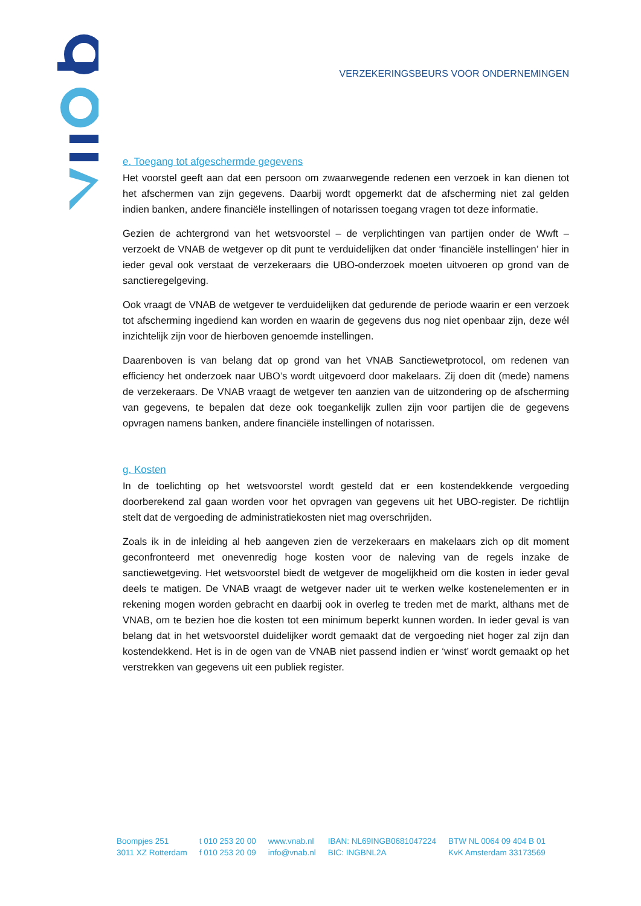VERZEKERINGSBEURS VOOR ONDERNEMINGEN
e. Toegang tot afgeschermde gegevens
Het voorstel geeft aan dat een persoon om zwaarwegende redenen een verzoek in kan dienen tot het afschermen van zijn gegevens. Daarbij wordt opgemerkt dat de afscherming niet zal gelden indien banken, andere financiële instellingen of notarissen toegang vragen tot deze informatie.
Gezien de achtergrond van het wetsvoorstel – de verplichtingen van partijen onder de Wwft – verzoekt de VNAB de wetgever op dit punt te verduidelijken dat onder ‘financiële instellingen’ hier in ieder geval ook verstaat de verzekeraars die UBO-onderzoek moeten uitvoeren op grond van de sanctieregelgeving.
Ook vraagt de VNAB de wetgever te verduidelijken dat gedurende de periode waarin er een verzoek tot afscherming ingediend kan worden en waarin de gegevens dus nog niet openbaar zijn, deze wél inzichtelijk zijn voor de hierboven genoemde instellingen.
Daarenboven is van belang dat op grond van het VNAB Sanctiewetprotocol, om redenen van efficiency het onderzoek naar UBO’s wordt uitgevoerd door makelaars. Zij doen dit (mede) namens de verzekeraars. De VNAB vraagt de wetgever ten aanzien van de uitzondering op de afscherming van gegevens, te bepalen dat deze ook toegankelijk zullen zijn voor partijen die de gegevens opvragen namens banken, andere financiële instellingen of notarissen.
g. Kosten
In de toelichting op het wetsvoorstel wordt gesteld dat er een kostendekkende vergoeding doorberekend zal gaan worden voor het opvragen van gegevens uit het UBO-register. De richtlijn stelt dat de vergoeding de administratiekosten niet mag overschrijden.
Zoals ik in de inleiding al heb aangeven zien de verzekeraars en makelaars zich op dit moment geconfronteerd met onevenredig hoge kosten voor de naleving van de regels inzake de sanctiewetgeving. Het wetsvoorstel biedt de wetgever de mogelijkheid om die kosten in ieder geval deels te matigen. De VNAB vraagt de wetgever nader uit te werken welke kostenelementen er in rekening mogen worden gebracht en daarbij ook in overleg te treden met de markt, althans met de VNAB, om te bezien hoe die kosten tot een minimum beperkt kunnen worden. In ieder geval is van belang dat in het wetsvoorstel duidelijker wordt gemaakt dat de vergoeding niet hoger zal zijn dan kostendekkend. Het is in de ogen van de VNAB niet passend indien er ‘winst’ wordt gemaakt op het verstrekken van gegevens uit een publiek register.
Boompjes 251
3011 XZ Rotterdam
t 010 253 20 00
f 010 253 20 09
www.vnab.nl
info@vnab.nl
IBAN: NL69INGB0681047224
BIC: INGBNL2A
BTW NL 0064 09 404 B 01
KvK Amsterdam 33173569